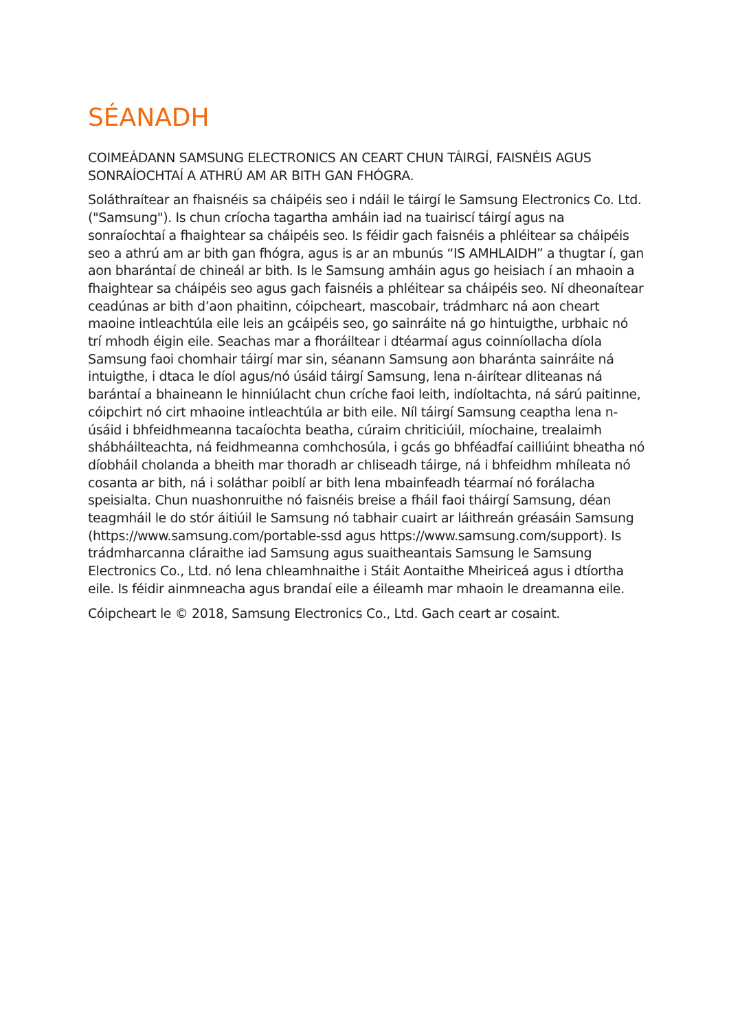SÉANADH
COIMEÁDANN SAMSUNG ELECTRONICS AN CEART CHUN TÁIRGÍ, FAISNÉIS AGUS SONRAÍOCHTAÍ A ATHRÚ AM AR BITH GAN FHÓGRA.
Soláthraítear an fhaisnéis sa cháipéis seo i ndáil le táirgí le Samsung Electronics Co. Ltd. ("Samsung"). Is chun críocha tagartha amháin iad na tuairiscí táirgí agus na sonraíochtaí a fhaightear sa cháipéis seo. Is féidir gach faisnéis a phléitear sa cháipéis seo a athrú am ar bith gan fhógra, agus is ar an mbunús “IS AMHLAIDH” a thugtar í, gan aon bharántaí de chineál ar bith. Is le Samsung amháin agus go heisiach í an mhaoin a fhaightear sa cháipéis seo agus gach faisnéis a phléitear sa cháipéis seo. Ní dheonaítear ceadúnas ar bith d’aon phaitinn, cóipcheart, mascobair, trádmharc ná aon cheart maoine intleachtúla eile leis an gcáipéis seo, go sainráite ná go hintuigthe, urbhaic nó trí mhodh éigin eile. Seachas mar a fhoráiltear i dtéarmaí agus coinníollacha díola Samsung faoi chomhair táirgí mar sin, séanann Samsung aon bharánta sainráite ná intuigthe, i dtaca le díol agus/nó úsáid táirgí Samsung, lena n-áirítear dliteanas ná barántaí a bhaineann le hinniúlacht chun críche faoi leith, indíoltachta, ná sárú paitinne, cóipchirt nó cirt mhaoine intleachtúla ar bith eile. Níl táirgí Samsung ceaptha lena n-úsáid i bhfeidhmeanna tacaíochta beatha, cúraim chriticiúil, míochaine, trealaimh shábháilteachta, ná feidhmeanna comhchosúla, i gcás go bhféadfaí cailliúint bheatha nó díobháil cholanda a bheith mar thoradh ar chliseadh táirge, ná i bhfeidhm mhíleata nó cosanta ar bith, ná i soláthar poiblí ar bith lena mbainfeadh téarmaí nó forálacha speisialta. Chun nuashonruithe nó faisnéis breise a fháil faoi tháirgí Samsung, déan teagmháil le do stór áitiúil le Samsung nó tabhair cuairt ar láithreán gréasáin Samsung (https://www.samsung.com/portable-ssd agus https://www.samsung.com/support). Is trádmharcanna cláraithe iad Samsung agus suaitheantais Samsung le Samsung Electronics Co., Ltd. nó lena chleamhnaithe i Stáit Aontaithe Mheiriceá agus i dtíortha eile. Is féidir ainmneacha agus brandaí eile a éileamh mar mhaoin le dreamanna eile.
Cóipcheart le © 2018, Samsung Electronics Co., Ltd. Gach ceart ar cosaint.